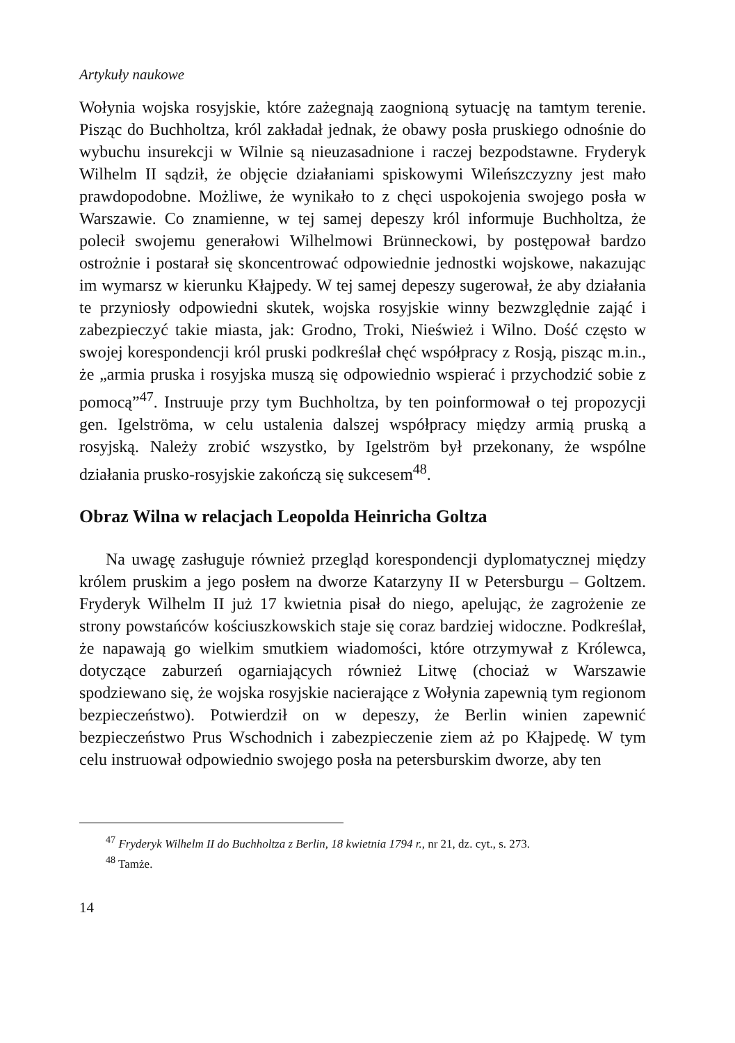Artykuły naukowe
Wołynia wojska rosyjskie, które zażegnają zaognioną sytuację na tamtym terenie. Pisząc do Buchholtza, król zakładał jednak, że obawy posła pruskiego odnośnie do wybuchu insurekcji w Wilnie są nieuzasadnione i raczej bezpodstawne. Fryderyk Wilhelm II sądził, że objęcie działaniami spiskowymi Wileńszczyzny jest mało prawdopodobne. Możliwe, że wynikało to z chęci uspokojenia swojego posła w Warszawie. Co znamienne, w tej samej depeszy król informuje Buchholtza, że polecił swojemu generałowi Wilhelmowi Brünneckowi, by postępował bardzo ostrożnie i postarał się skoncentrować odpowiednie jednostki wojskowe, nakazując im wymarsz w kierunku Kłajpedy. W tej samej depeszy sugerował, że aby działania te przyniosły odpowiedni skutek, wojska rosyjskie winny bezwzględnie zająć i zabezpieczyć takie miasta, jak: Grodno, Troki, Nieśwież i Wilno. Dość często w swojej korespondencji król pruski podkreślał chęć współpracy z Rosją, pisząc m.in., że „armia pruska i rosyjska muszą się odpowiednio wspierać i przychodzić sobie z pomocą”<sup>47</sup>. Instruuje przy tym Buchholtza, by ten poinformował o tej propozycji gen. Igelströma, w celu ustalenia dalszej współpracy między armią pruską a rosyjską. Należy zrobić wszystko, by Igelström był przekonany, że wspólne działania prusko-rosyjskie zakończą się sukcesem<sup>48</sup>.
Obraz Wilna w relacjach Leopolda Heinricha Goltza
Na uwagę zasługuje również przegląd korespondencji dyplomatycznej między królem pruskim a jego posłem na dworze Katarzyny II w Petersburgu – Goltzem. Fryderyk Wilhelm II już 17 kwietnia pisał do niego, apelując, że zagrożenie ze strony powstańców kościuszkowskich staje się coraz bardziej widoczne. Podkreślał, że napawają go wielkim smutkiem wiadomości, które otrzymywał z Królewca, dotyczące zaburzeń ogarniających również Litwę (chociaż w Warszawie spodziewano się, że wojska rosyjskie nacierające z Wołynia zapewnią tym regionom bezpieczeństwo). Potwierdził on w depeszy, że Berlin winien zapewnić bezpieczeństwo Prus Wschodnich i zabezpieczenie ziem aż po Kłajpedę. W tym celu instruował odpowiednio swojego posła na petersburskim dworze, aby ten
<sup>47</sup> Fryderyk Wilhelm II do Buchholtza z Berlin, 18 kwietnia 1794 r., nr 21, dz. cyt., s. 273.
<sup>48</sup> Tamże.
14